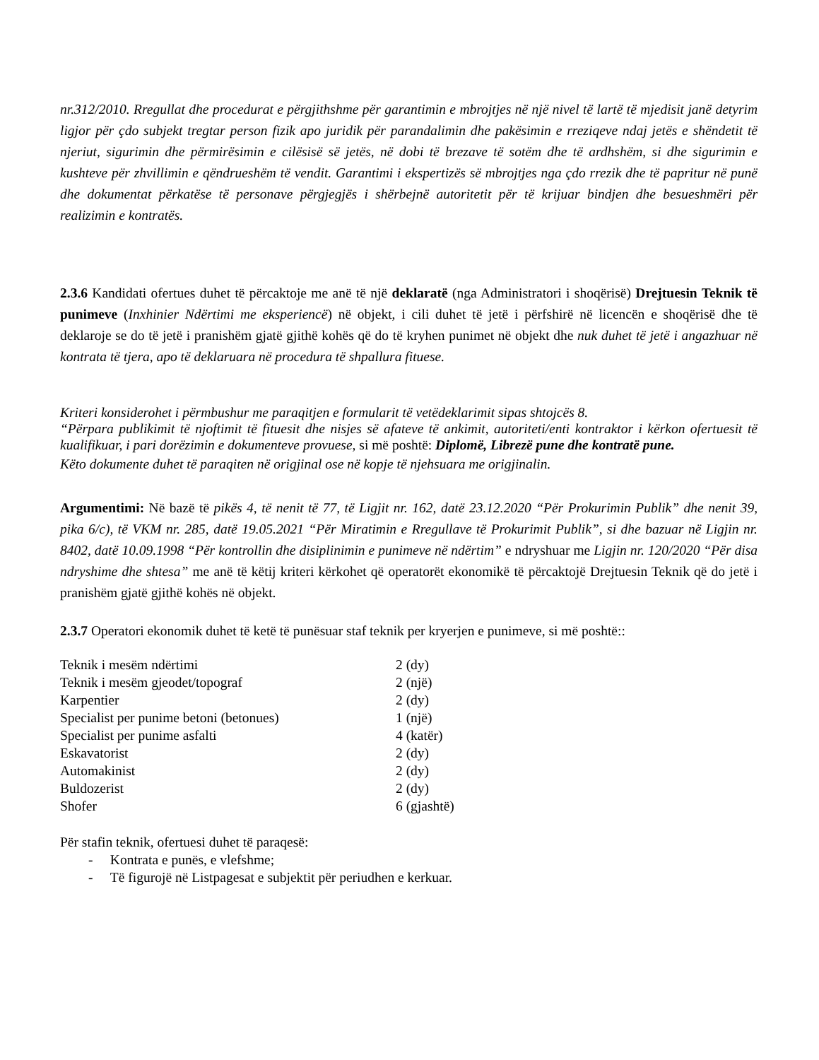nr.312/2010. Rregullat dhe procedurat e përgjithshme për garantimin e mbrojtjes në një nivel të lartë të mjedisit janë detyrim ligjor për çdo subjekt tregtar person fizik apo juridik për parandalimin dhe pakësimin e rreziqeve ndaj jetës e shëndetit të njeriut, sigurimin dhe përmirësimin e cilësisë së jetës, në dobi të brezave të sotëm dhe të ardhshëm, si dhe sigurimin e kushteve për zhvillimin e qëndrueshëm të vendit. Garantimi i ekspertizës së mbrojtjes nga çdo rrezik dhe të papritur në punë dhe dokumentat përkatëse të personave përgjegjës i shërbejnë autoritetit për të krijuar bindjen dhe besueshmëri për realizimin e kontratës.
2.3.6 Kandidati ofertues duhet të përcaktoje me anë të një deklaratë (nga Administratori i shoqërisë) Drejtuesin Teknik të punimeve (Inxhinier Ndërtimi me eksperiencë) në objekt, i cili duhet të jetë i përfshirë në licencën e shoqërisë dhe të deklaroje se do të jetë i pranishëm gjatë gjithë kohës që do të kryhen punimet në objekt dhe nuk duhet të jetë i angazhuar në kontrata të tjera, apo të deklaruara në procedura të shpallura fituese.
Kriteri konsiderohet i përmbushur me paraqitjen e formularit të vetëdeklarimit sipas shtojcës 8.
“Përpara publikimit të njoftimit të fituesit dhe nisjes së afateve të ankimit, autoriteti/enti kontraktor i kërkon ofertuesit të kualifikuar, i pari dorëzimin e dokumenteve provuese, si më poshtë: Diplomë, Librezë pune dhe kontratë pune.
Këto dokumente duhet të paraqiten në origjinal ose në kopje të njehsuara me origjinalin.
Argumentimi: Në bazë të pikës 4, të nenit të 77, të Ligjit nr. 162, datë 23.12.2020 “Për Prokurimin Publik” dhe nenit 39, pika 6/c), të VKM nr. 285, datë 19.05.2021 “Për Miratimin e Rregullave të Prokurimit Publik”, si dhe bazuar në Ligjin nr. 8402, datë 10.09.1998 “Për kontrollin dhe disiplinimin e punimeve në ndërtim” e ndryshuar me Ligjin nr. 120/2020 “Për disa ndryshime dhe shtesa” me anë të këtij kriteri kërkohet që operatorët ekonomikë të përcaktojë Drejtuesin Teknik që do jetë i pranishëm gjatë gjithë kohës në objekt.
2.3.7 Operatori ekonomik duhet të ketë të punësuar staf teknik per kryerjen e punimeve, si më poshtë::
| Teknik i mesëm ndërtimi | 2 (dy) |
| Teknik i mesëm gjeodet/topograf | 2 (një) |
| Karpentier | 2 (dy) |
| Specialist per punime betoni (betonues) | 1 (një) |
| Specialist per punime asfalti | 4 (katër) |
| Eskavatorist | 2 (dy) |
| Automakinist | 2 (dy) |
| Buldozerist | 2 (dy) |
| Shofer | 6 (gjashtë) |
Për stafin teknik, ofertuesi duhet të paraqesë:
- Kontrata e punës, e vlefshme;
- Të figurojë në Listpagesat e subjektit për periudhen e kerkuar.